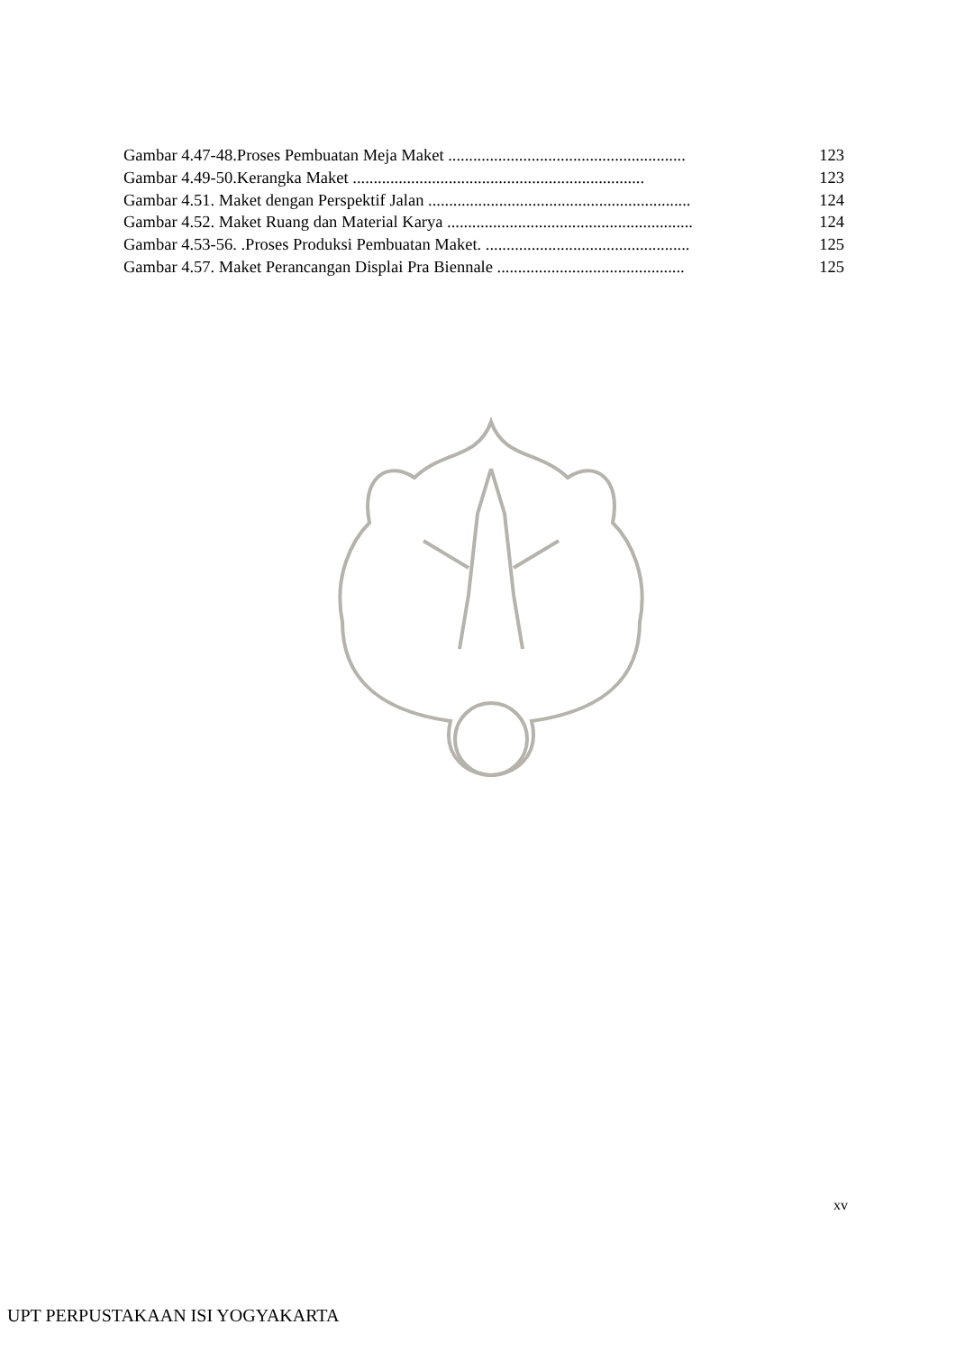Gambar 4.47-48.Proses Pembuatan Meja Maket ......................................................... 123
Gambar 4.49-50.Kerangka Maket ...................................................................... 123
Gambar 4.51. Maket dengan Perspektif Jalan ............................................................... 124
Gambar 4.52. Maket Ruang dan Material Karya ........................................................... 124
Gambar 4.53-56. .Proses Produksi Pembuatan Maket. ................................................. 125
Gambar 4.57. Maket Perancangan Displai Pra Biennale ............................................. 125
xv
UPT PERPUSTAKAAN ISI YOGYAKARTA